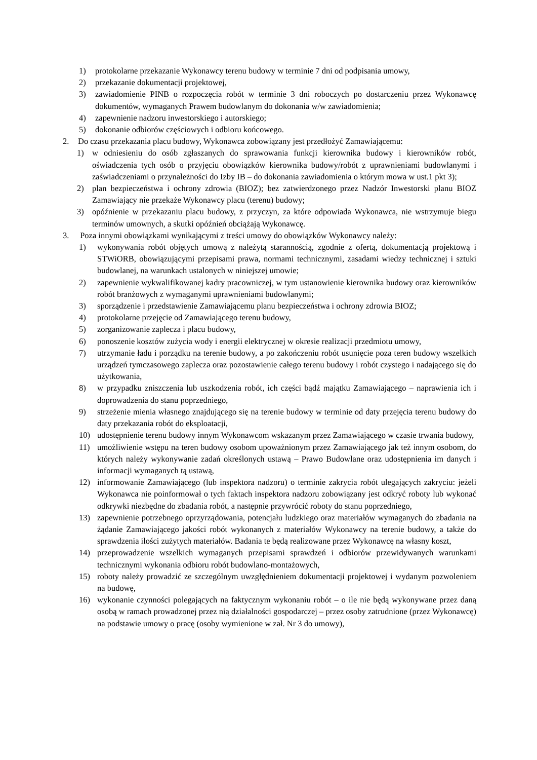1) protokolarne przekazanie Wykonawcy terenu budowy w terminie 7 dni od podpisania umowy,
2) przekazanie dokumentacji projektowej,
3) zawiadomienie PINB o rozpoczęcia robót w terminie 3 dni roboczych po dostarczeniu przez Wykonawcę dokumentów, wymaganych Prawem budowlanym do dokonania w/w zawiadomienia;
4) zapewnienie nadzoru inwestorskiego i autorskiego;
5) dokonanie odbiorów częściowych i odbioru końcowego.
2. Do czasu przekazania placu budowy, Wykonawca zobowiązany jest przedłożyć Zamawiającemu:
1) w odniesieniu do osób zgłaszanych do sprawowania funkcji kierownika budowy i kierowników robót, oświadczenia tych osób o przyjęciu obowiązków kierownika budowy/robót z uprawnieniami budowlanymi i zaświadczeniami o przynależności do Izby IB – do dokonania zawiadomienia o którym mowa w ust.1 pkt 3);
2) plan bezpieczeństwa i ochrony zdrowia (BIOZ); bez zatwierdzonego przez Nadzór Inwestorski planu BIOZ Zamawiający nie przekaże Wykonawcy placu (terenu) budowy;
3) opóźnienie w przekazaniu placu budowy, z przyczyn, za które odpowiada Wykonawca, nie wstrzymuje biegu terminów umownych, a skutki opóźnień obciążają Wykonawcę.
3. Poza innymi obowiązkami wynikającymi z treści umowy do obowiązków Wykonawcy należy:
1) wykonywania robót objętych umową z należytą starannością, zgodnie z ofertą, dokumentacją projektową i STWiORB, obowiązującymi przepisami prawa, normami technicznymi, zasadami wiedzy technicznej i sztuki budowlanej, na warunkach ustalonych w niniejszej umowie;
2) zapewnienie wykwalifikowanej kadry pracowniczej, w tym ustanowienie kierownika budowy oraz kierowników robót branżowych z wymaganymi uprawnieniami budowlanymi;
3) sporządzenie i przedstawienie Zamawiającemu planu bezpieczeństwa i ochrony zdrowia BIOZ;
4) protokolarne przejęcie od Zamawiającego terenu budowy,
5) zorganizowanie zaplecza i placu budowy,
6) ponoszenie kosztów zużycia wody i energii elektrycznej w okresie realizacji przedmiotu umowy,
7) utrzymanie ładu i porządku na terenie budowy, a po zakończeniu robót usunięcie poza teren budowy wszelkich urządzeń tymczasowego zaplecza oraz pozostawienie całego terenu budowy i robót czystego i nadającego się do użytkowania,
8) w przypadku zniszczenia lub uszkodzenia robót, ich części bądź majątku Zamawiającego – naprawienia ich i doprowadzenia do stanu poprzedniego,
9) strzeżenie mienia własnego znajdującego się na terenie budowy w terminie od daty przejęcia terenu budowy do daty przekazania robót do eksploatacji,
10) udostępnienie terenu budowy innym Wykonawcom wskazanym przez Zamawiającego w czasie trwania budowy,
11) umożliwienie wstępu na teren budowy osobom upoważnionym przez Zamawiającego jak też innym osobom, do których należy wykonywanie zadań określonych ustawą – Prawo Budowlane oraz udostępnienia im danych i informacji wymaganych tą ustawą,
12) informowanie Zamawiającego (lub inspektora nadzoru) o terminie zakrycia robót ulegających zakryciu: jeżeli Wykonawca nie poinformował o tych faktach inspektora nadzoru zobowiązany jest odkryć roboty lub wykonać odkrywki niezbędne do zbadania robót, a następnie przywrócić roboty do stanu poprzedniego,
13) zapewnienie potrzebnego oprzyrządowania, potencjału ludzkiego oraz materiałów wymaganych do zbadania na żądanie Zamawiającego jakości robót wykonanych z materiałów Wykonawcy na terenie budowy, a także do sprawdzenia ilości zużytych materiałów. Badania te będą realizowane przez Wykonawcę na własny koszt,
14) przeprowadzenie wszelkich wymaganych przepisami sprawdzeń i odbiorów przewidywanych warunkami technicznymi wykonania odbioru robót budowlano-montażowych,
15) roboty należy prowadzić ze szczególnym uwzględnieniem dokumentacji projektowej i wydanym pozwoleniem na budowę,
16) wykonanie czynności polegających na faktycznym wykonaniu robót – o ile nie będą wykonywane przez daną osobą w ramach prowadzonej przez nią działalności gospodarczej – przez osoby zatrudnione (przez Wykonawcę) na podstawie umowy o pracę (osoby wymienione w zał. Nr 3 do umowy),